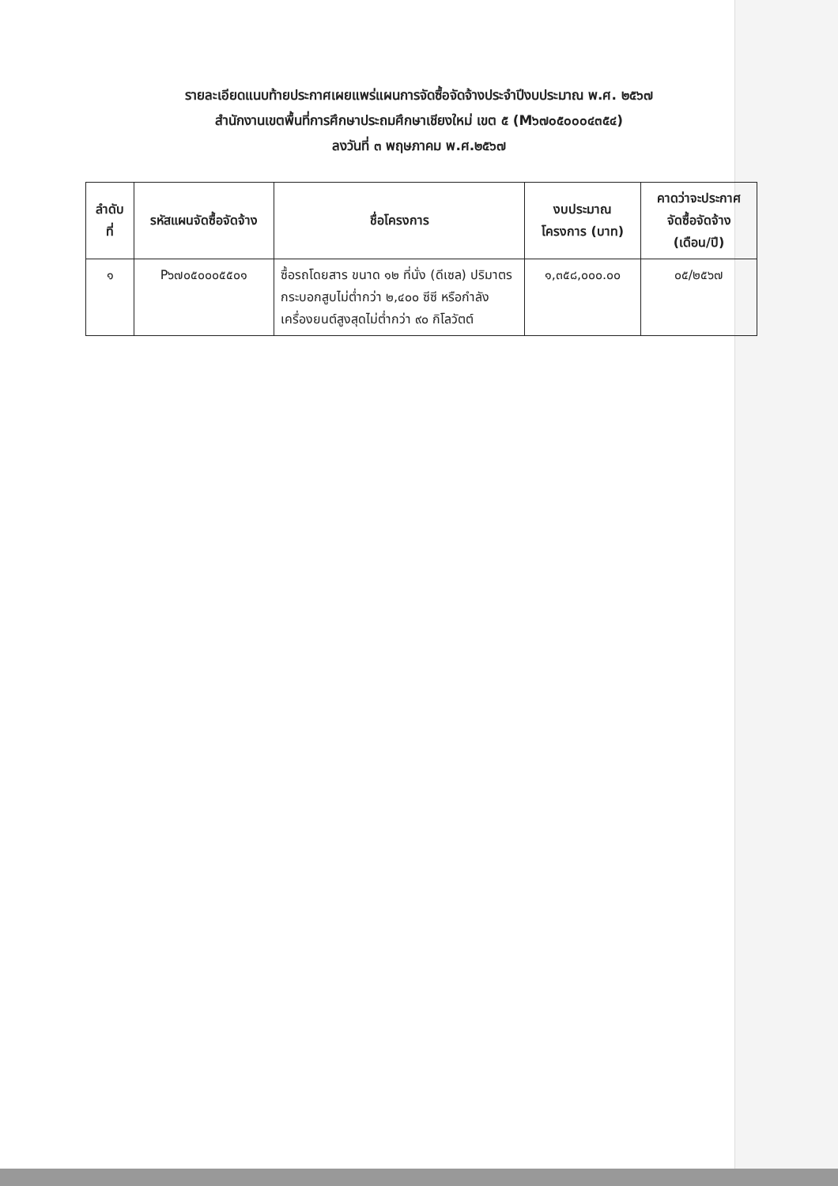รายละเอียดแนบท้ายประกาศเผยแพร่แผนการจัดซื้อจัดจ้างประจำปีงบประมาณ พ.ศ. ๒๕๖๗
สำนักงานเขตพื้นที่การศึกษาประถมศึกษาเชียงใหม่ เขต ๕ (M๖๗๐๕๐๐๐๔๓๕๔)
ลงวันที่ ๓ พฤษภาคม พ.ศ.๒๕๖๗
| ลำดับ ที่ | รหัสแผนจัดซื้อจัดจ้าง | ชื่อโครงการ | งบประมาณ โครงการ (บาท) | คาดว่าจะประกาศ จัดซื้อจัดจ้าง (เดือน/ปี) |
| --- | --- | --- | --- | --- |
| ๑ | P๖๗๐๕๐๐๐๕๕๐๑ | ซื้อรถโดยสาร ขนาด ๑๒ ที่นั่ง (ดีเซล) ปริมาตรกระบอกสูบไม่ต่ำกว่า ๒,๔๐๐ ซีซี หรือกำลังเครื่องยนต์สูงสุดไม่ต่ำกว่า ๙๐ กิโลวัตต์ | ๑,๓๕๘,๐๐๐.๐๐ | ๐๕/๒๕๖๗ |